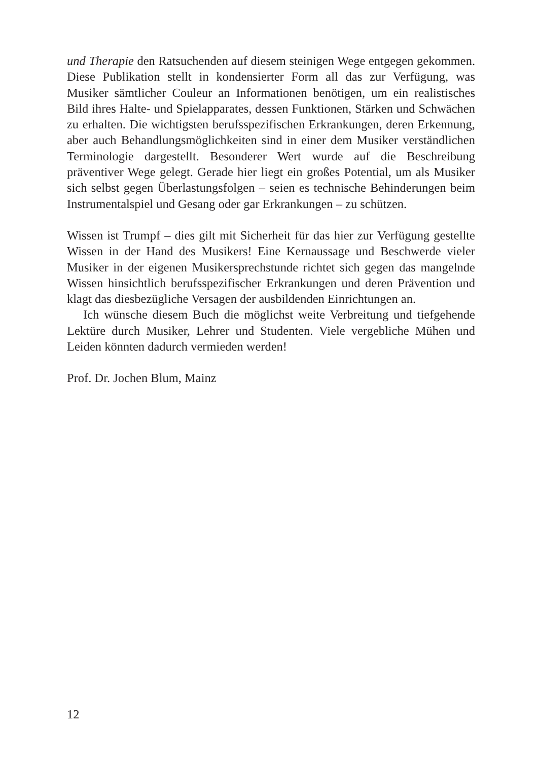und Therapie den Ratsuchenden auf diesem steinigen Wege entgegen gekommen. Diese Publikation stellt in kondensierter Form all das zur Verfügung, was Musiker sämtlicher Couleur an Informationen benötigen, um ein realistisches Bild ihres Halte- und Spielapparates, dessen Funktionen, Stärken und Schwächen zu erhalten. Die wichtigsten berufsspezifischen Erkrankungen, deren Erkennung, aber auch Behandlungsmöglichkeiten sind in einer dem Musiker verständlichen Terminologie dargestellt. Besonderer Wert wurde auf die Beschreibung präventiver Wege gelegt. Gerade hier liegt ein großes Potential, um als Musiker sich selbst gegen Überlastungsfolgen – seien es technische Behinderungen beim Instrumentalspiel und Gesang oder gar Erkrankungen – zu schützen.
Wissen ist Trumpf – dies gilt mit Sicherheit für das hier zur Verfügung gestellte Wissen in der Hand des Musikers! Eine Kernaussage und Beschwerde vieler Musiker in der eigenen Musikersprechstunde richtet sich gegen das mangelnde Wissen hinsichtlich berufsspezifischer Erkrankungen und deren Prävention und klagt das diesbezügliche Versagen der ausbildenden Einrichtungen an.
Ich wünsche diesem Buch die möglichst weite Verbreitung und tiefgehende Lektüre durch Musiker, Lehrer und Studenten. Viele vergebliche Mühen und Leiden könnten dadurch vermieden werden!
Prof. Dr. Jochen Blum, Mainz
12